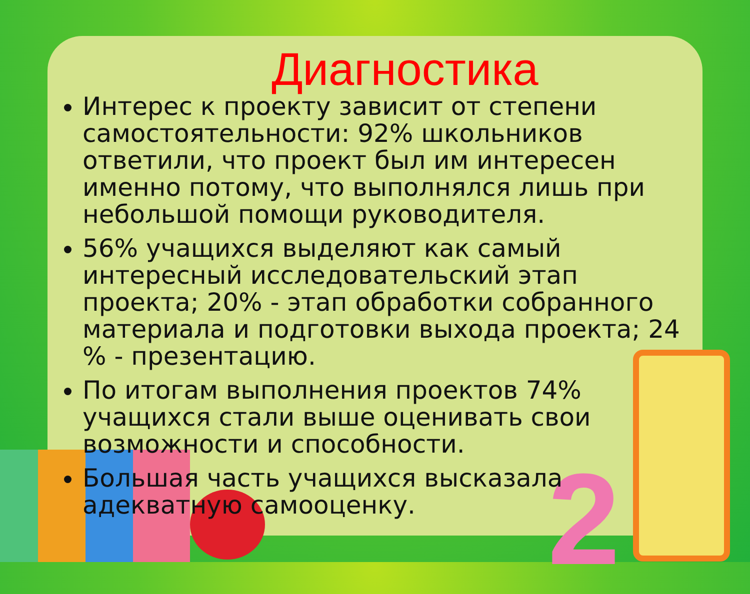2
Диагностика
Интерес к проекту зависит от степени самостоятельности: 92% школьников ответили, что проект был им интересен именно потому, что выполнялся лишь при небольшой помощи руководителя.
56% учащихся выделяют как самый интересный исследовательский этап проекта; 20% - этап обработки собранного материала и подготовки выхода проекта; 24 % - презентацию.
По итогам выполнения проектов 74% учащихся стали выше оценивать свои возможности и способности.
Большая часть учащихся высказала адекватную самооценку.